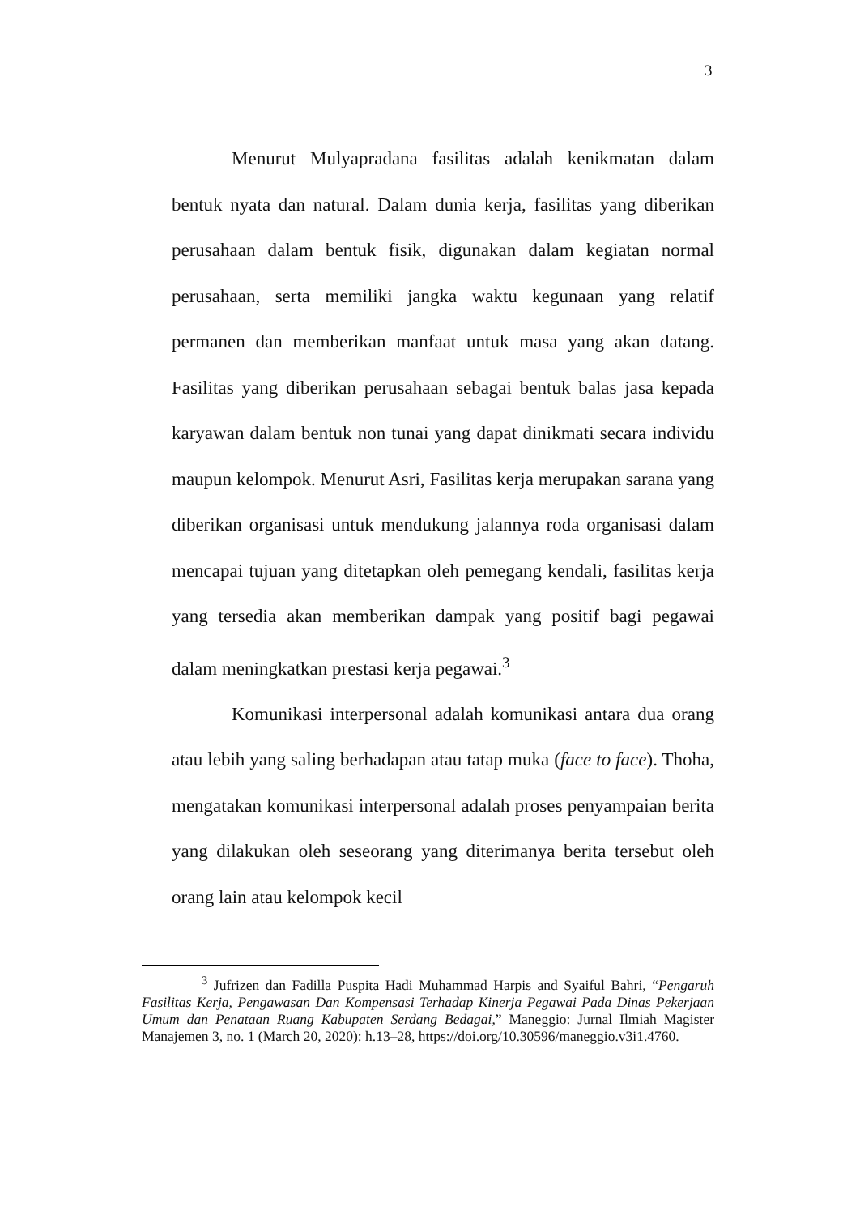3
Menurut Mulyapradana fasilitas adalah kenikmatan dalam bentuk nyata dan natural. Dalam dunia kerja, fasilitas yang diberikan perusahaan dalam bentuk fisik, digunakan dalam kegiatan normal perusahaan, serta memiliki jangka waktu kegunaan yang relatif permanen dan memberikan manfaat untuk masa yang akan datang. Fasilitas yang diberikan perusahaan sebagai bentuk balas jasa kepada karyawan dalam bentuk non tunai yang dapat dinikmati secara individu maupun kelompok. Menurut Asri, Fasilitas kerja merupakan sarana yang diberikan organisasi untuk mendukung jalannya roda organisasi dalam mencapai tujuan yang ditetapkan oleh pemegang kendali, fasilitas kerja yang tersedia akan memberikan dampak yang positif bagi pegawai dalam meningkatkan prestasi kerja pegawai.<sup>3</sup>
Komunikasi interpersonal adalah komunikasi antara dua orang atau lebih yang saling berhadapan atau tatap muka (face to face). Thoha, mengatakan komunikasi interpersonal adalah proses penyampaian berita yang dilakukan oleh seseorang yang diterimanya berita tersebut oleh orang lain atau kelompok kecil
<sup>3</sup> Jufrizen dan Fadilla Puspita Hadi Muhammad Harpis and Syaiful Bahri, “Pengaruh Fasilitas Kerja, Pengawasan Dan Kompensasi Terhadap Kinerja Pegawai Pada Dinas Pekerjaan Umum dan Penataan Ruang Kabupaten Serdang Bedagai,” Maneggio: Jurnal Ilmiah Magister Manajemen 3, no. 1 (March 20, 2020): h.13–28, https://doi.org/10.30596/maneggio.v3i1.4760.